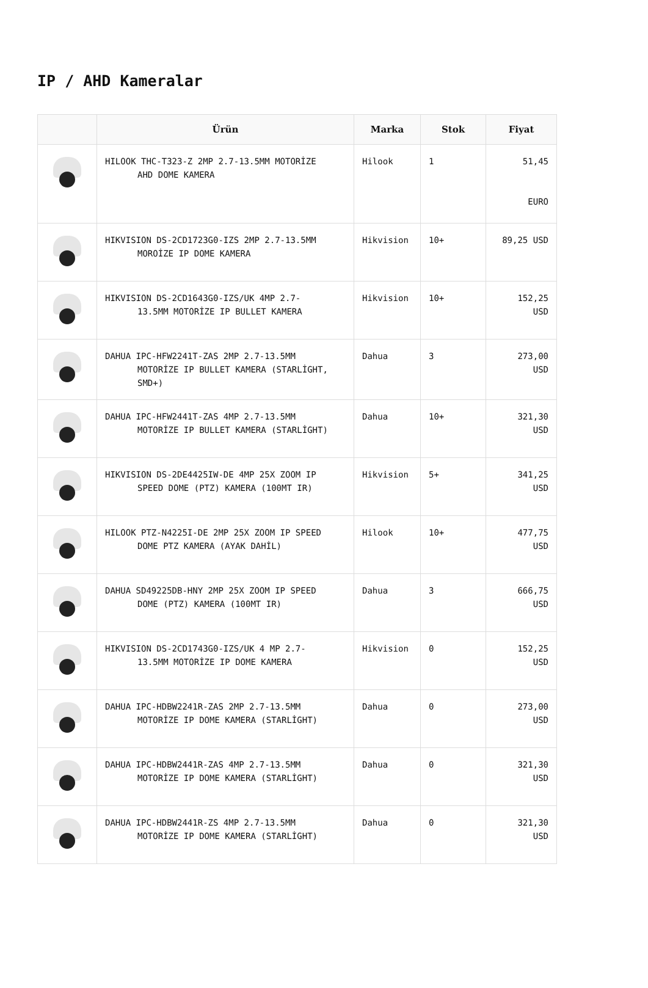IP / AHD Kameralar
| | Ürün | Marka | Stok | Fiyat |
| --- | --- | --- | --- | --- |
| | HILOOK THC-T323-Z 2MP 2.7-13.5MM MOTORİZE AHD DOME KAMERA | Hilook | 1 | 51,45 EURO |
| | HIKVISION DS-2CD1723G0-IZS 2MP 2.7-13.5MM MOROİZE IP DOME KAMERA | Hikvision | 10+ | 89,25 USD |
| | HIKVISION DS-2CD1643G0-IZS/UK 4MP 2.7- 13.5MM MOTORİZE IP BULLET KAMERA | Hikvision | 10+ | 152,25 USD |
| | DAHUA IPC-HFW2241T-ZAS 2MP 2.7-13.5MM MOTORİZE IP BULLET KAMERA (STARLİGHT, SMD+) | Dahua | 3 | 273,00 USD |
| | DAHUA IPC-HFW2441T-ZAS 4MP 2.7-13.5MM MOTORİZE IP BULLET KAMERA (STARLİGHT) | Dahua | 10+ | 321,30 USD |
| | HIKVISION DS-2DE4425IW-DE 4MP 25X ZOOM IP SPEED DOME (PTZ) KAMERA (100MT IR) | Hikvision | 5+ | 341,25 USD |
| | HILOOK PTZ-N4225I-DE 2MP 25X ZOOM IP SPEED DOME PTZ KAMERA (AYAK DAHİL) | Hilook | 10+ | 477,75 USD |
| | DAHUA SD49225DB-HNY 2MP 25X ZOOM IP SPEED DOME (PTZ) KAMERA (100MT IR) | Dahua | 3 | 666,75 USD |
| | HIKVISION DS-2CD1743G0-IZS/UK 4 MP 2.7- 13.5MM MOTORİZE IP DOME KAMERA | Hikvision | 0 | 152,25 USD |
| | DAHUA IPC-HDBW2241R-ZAS 2MP 2.7-13.5MM MOTORİZE IP DOME KAMERA (STARLİGHT) | Dahua | 0 | 273,00 USD |
| | DAHUA IPC-HDBW2441R-ZAS 4MP 2.7-13.5MM MOTORİZE IP DOME KAMERA (STARLİGHT) | Dahua | 0 | 321,30 USD |
| | DAHUA IPC-HDBW2441R-ZS 4MP 2.7-13.5MM MOTORİZE IP DOME KAMERA (STARLİGHT) | Dahua | 0 | 321,30 USD |